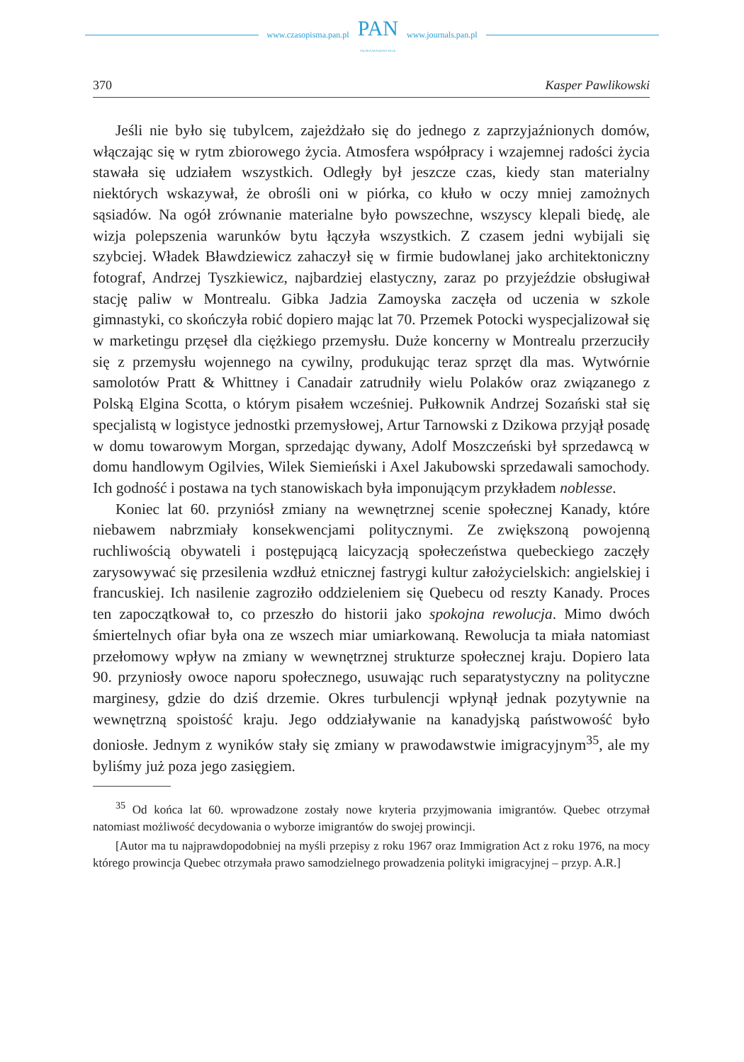www.czasopisma.pan.pl
PAN
POLSKA AKADEMIA NAUK
www.journals.pan.pl
370 Kasper Pawlikowski
Jeśli nie było się tubylcem, zajeżdżało się do jednego z zaprzyjaźnionych domów, włączając się w rytm zbiorowego życia. Atmosfera współpracy i wzajemnej radości życia stawała się udziałem wszystkich. Odległy był jeszcze czas, kiedy stan materialny niektórych wskazywał, że obrośli oni w piórka, co kłuło w oczy mniej zamożnych sąsiadów. Na ogół zrównanie materialne było powszechne, wszyscy klepali biedę, ale wizja polepszenia warunków bytu łączyła wszystkich. Z czasem jedni wybijali się szybciej. Władek Bławdziewicz zahaczył się w firmie budowlanej jako architektoniczny fotograf, Andrzej Tyszkiewicz, najbardziej elastyczny, zaraz po przyjeździe obsługiwał stację paliw w Montrealu. Gibka Jadzia Zamoyska zaczęła od uczenia w szkole gimnastyki, co skończyła robić dopiero mając lat 70. Przemek Potocki wyspecjalizował się w marketingu przęseł dla ciężkiego przemysłu. Duże koncerny w Montrealu przerzuciły się z przemysłu wojennego na cywilny, produkując teraz sprzęt dla mas. Wytwórnie samolotów Pratt & Whittney i Canadair zatrudniły wielu Polaków oraz związanego z Polską Elgina Scotta, o którym pisałem wcześniej. Pułkownik Andrzej Sozański stał się specjalistą w logistyce jednostki przemysłowej, Artur Tarnowski z Dzikowa przyjął posadę w domu towarowym Morgan, sprzedając dywany, Adolf Moszczeński był sprzedawcą w domu handlowym Ogilvies, Wilek Siemieński i Axel Jakubowski sprzedawali samochody. Ich godność i postawa na tych stanowiskach była imponującym przykładem noblesse.
Koniec lat 60. przyniósł zmiany na wewnętrznej scenie społecznej Kanady, które niebawem nabrzmiały konsekwencjami politycznymi. Ze zwiększoną powojenną ruchliwością obywateli i postępującą laicyzacją społeczeństwa quebeckiego zaczęły zarysowywać się przesilenia wzdłuż etnicznej fastrygi kultur założycielskich: angielskiej i francuskiej. Ich nasilenie zagroziło oddzieleniem się Quebecu od reszty Kanady. Proces ten zapoczątkował to, co przeszło do historii jako spokojna rewolucja. Mimo dwóch śmiertelnych ofiar była ona ze wszech miar umiarkowaną. Rewolucja ta miała natomiast przełomowy wpływ na zmiany w wewnętrznej strukturze społecznej kraju. Dopiero lata 90. przyniosły owoce naporu społecznego, usuwając ruch separatystyczny na polityczne marginesy, gdzie do dziś drzemie. Okres turbulencji wpłynął jednak pozytywnie na wewnętrzną spoistość kraju. Jego oddziaływanie na kanadyjską państwowość było doniosłe. Jednym z wyników stały się zmiany w prawodawstwie imigracyjnym<sup>35</sup>, ale my byliśmy już poza jego zasięgiem.
<sup>35</sup> Od końca lat 60. wprowadzone zostały nowe kryteria przyjmowania imigrantów. Quebec otrzymał natomiast możliwość decydowania o wyborze imigrantów do swojej prowincji.
[Autor ma tu najprawdopodobniej na myśli przepisy z roku 1967 oraz Immigration Act z roku 1976, na mocy którego prowincja Quebec otrzymała prawo samodzielnego prowadzenia polityki imigracyjnej – przyp. A.R.]